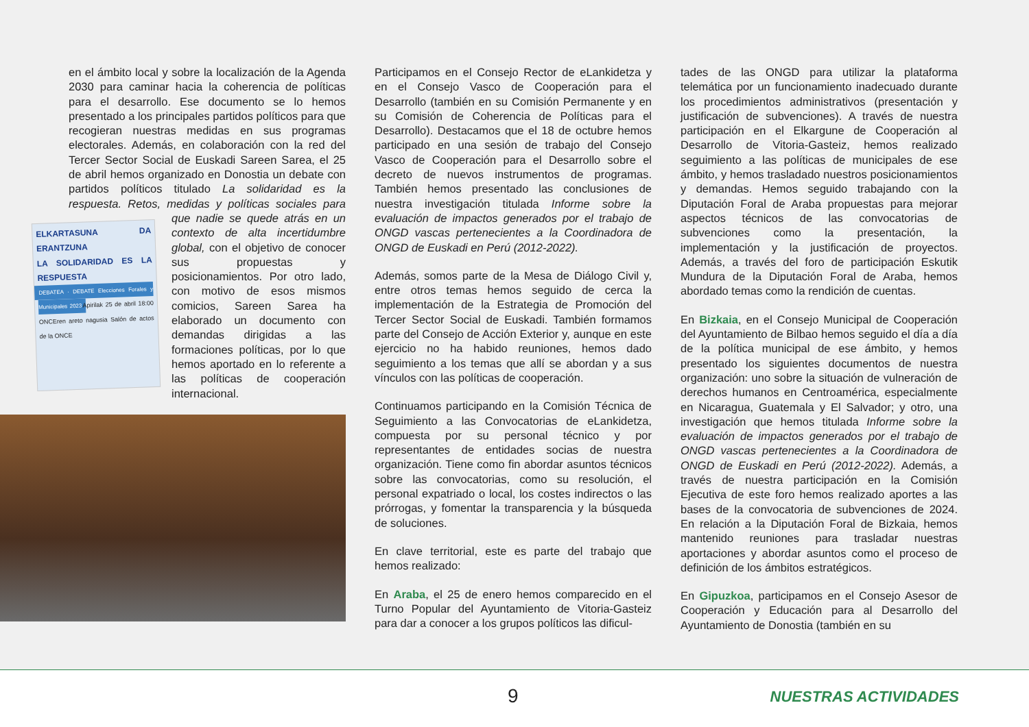en el ámbito local y sobre la localización de la Agenda 2030 para caminar hacia la coherencia de políticas para el desarrollo. Ese documento se lo hemos presentado a los principales partidos políticos para que recogieran nuestras medidas en sus programas electorales. Además, en colaboración con la red del Tercer Sector Social de Euskadi Sareen Sarea, el 25 de abril hemos organizado en Donostia un debate con partidos políticos titulado La solidaridad es la respuesta. Retos, medidas y políticas sociales ELKARTASUNA DA ERANTZUNA
LA SOLIDARIDAD ES LA RESPUESTA
DEBATEA · DEBATE Elecciones Forales y Municipales 2023 Apirilak 25 de abril 18:00 ONCEren areto nagusia Salón de actos de la ONCE para que nadie se quede atrás en un contexto de alta incertidumbre global, con el objetivo de conocer sus propuestas y posicionamientos. Por otro lado, con motivo de esos mismos comicios, Sareen Sarea ha elaborado un documento con demandas dirigidas a las formaciones políticas, por lo que hemos aportado en lo referente a las políticas de cooperación internacional.
Participamos en el Consejo Rector de eLankidetza y en el Consejo Vasco de Cooperación para el Desarrollo (también en su Comisión Permanente y en su Comisión de Coherencia de Políticas para el Desarrollo). Destacamos que el 18 de octubre hemos participado en una sesión de trabajo del Consejo Vasco de Cooperación para el Desarrollo sobre el decreto de nuevos instrumentos de programas. También hemos presentado las conclusiones de nuestra investigación titulada Informe sobre la evaluación de impactos generados por el trabajo de ONGD vascas pertenecientes a la Coordinadora de ONGD de Euskadi en Perú (2012-2022).
Además, somos parte de la Mesa de Diálogo Civil y, entre otros temas hemos seguido de cerca la implementación de la Estrategia de Promoción del Tercer Sector Social de Euskadi. También formamos parte del Consejo de Acción Exterior y, aunque en este ejercicio no ha habido reuniones, hemos dado seguimiento a los temas que allí se abordan y a sus vínculos con las políticas de cooperación.
Continuamos participando en la Comisión Técnica de Seguimiento a las Convocatorias de eLankidetza, compuesta por su personal técnico y por representantes de entidades socias de nuestra organización. Tiene como fin abordar asuntos técnicos sobre las convocatorias, como su resolución, el personal expatriado o local, los costes indirectos o las prórrogas, y fomentar la transparencia y la búsqueda de soluciones.
En clave territorial, este es parte del trabajo que hemos realizado:
En Araba, el 25 de enero hemos comparecido en el Turno Popular del Ayuntamiento de Vitoria-Gasteiz para dar a conocer a los grupos políticos las dificul-
tades de las ONGD para utilizar la plataforma telemática por un funcionamiento inadecuado durante los procedimientos administrativos (presentación y justificación de subvenciones). A través de nuestra participación en el Elkargune de Cooperación al Desarrollo de Vitoria-Gasteiz, hemos realizado seguimiento a las políticas de municipales de ese ámbito, y hemos trasladado nuestros posicionamientos y demandas. Hemos seguido trabajando con la Diputación Foral de Araba propuestas para mejorar aspectos técnicos de las convocatorias de subvenciones como la presentación, la implementación y la justificación de proyectos. Además, a través del foro de participación Eskutik Mundura de la Diputación Foral de Araba, hemos abordado temas como la rendición de cuentas.
En Bizkaia, en el Consejo Municipal de Cooperación del Ayuntamiento de Bilbao hemos seguido el día a día de la política municipal de ese ámbito, y hemos presentado los siguientes documentos de nuestra organización: uno sobre la situación de vulneración de derechos humanos en Centroamérica, especialmente en Nicaragua, Guatemala y El Salvador; y otro, una investigación que hemos titulada Informe sobre la evaluación de impactos generados por el trabajo de ONGD vascas pertenecientes a la Coordinadora de ONGD de Euskadi en Perú (2012-2022). Además, a través de nuestra participación en la Comisión Ejecutiva de este foro hemos realizado aportes a las bases de la convocatoria de subvenciones de 2024. En relación a la Diputación Foral de Bizkaia, hemos mantenido reuniones para trasladar nuestras aportaciones y abordar asuntos como el proceso de definición de los ámbitos estratégicos.
En Gipuzkoa, participamos en el Consejo Asesor de Cooperación y Educación para al Desarrollo del Ayuntamiento de Donostia (también en su
9 NUESTRAS ACTIVIDADES